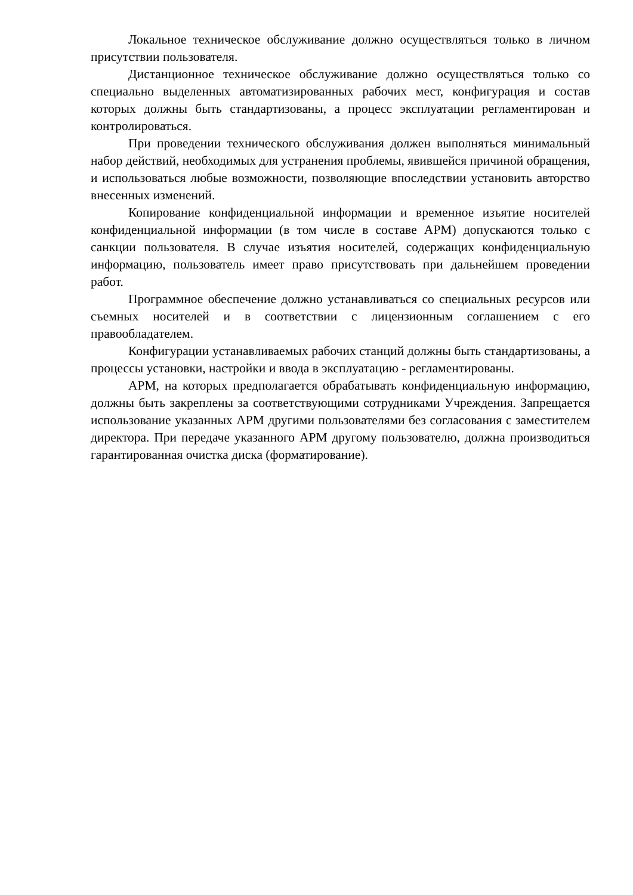Локальное техническое обслуживание должно осуществляться только в личном присутствии пользователя.
Дистанционное техническое обслуживание должно осуществляться только со специально выделенных автоматизированных рабочих мест, конфигурация и состав которых должны быть стандартизованы, а процесс эксплуатации регламентирован и контролироваться.
При проведении технического обслуживания должен выполняться минимальный набор действий, необходимых для устранения проблемы, явившейся причиной обращения, и использоваться любые возможности, позволяющие впоследствии установить авторство внесенных изменений.
Копирование конфиденциальной информации и временное изъятие носителей конфиденциальной информации (в том числе в составе АРМ) допускаются только с санкции пользователя. В случае изъятия носителей, содержащих конфиденциальную информацию, пользователь имеет право присутствовать при дальнейшем проведении работ.
Программное обеспечение должно устанавливаться со специальных ресурсов или съемных носителей и в соответствии с лицензионным соглашением с его правообладателем.
Конфигурации устанавливаемых рабочих станций должны быть стандартизованы, а процессы установки, настройки и ввода в эксплуатацию - регламентированы.
АРМ, на которых предполагается обрабатывать конфиденциальную информацию, должны быть закреплены за соответствующими сотрудниками Учреждения. Запрещается использование указанных АРМ другими пользователями без согласования с заместителем директора. При передаче указанного АРМ другому пользователю, должна производиться гарантированная очистка диска (форматирование).